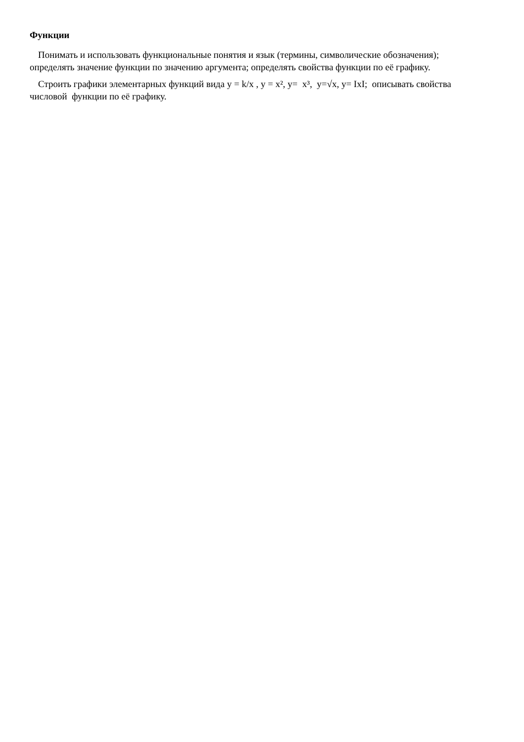Функции
Понимать и использовать функциональные понятия и язык (термины, символические обозначения); определять значение функции по значению аргумента; определять свойства функции по её графику.
Строить графики элементарных функций вида y = k/x , y = x², y= x³, y=√x, y= IxI; описывать свойства числовой функции по её графику.